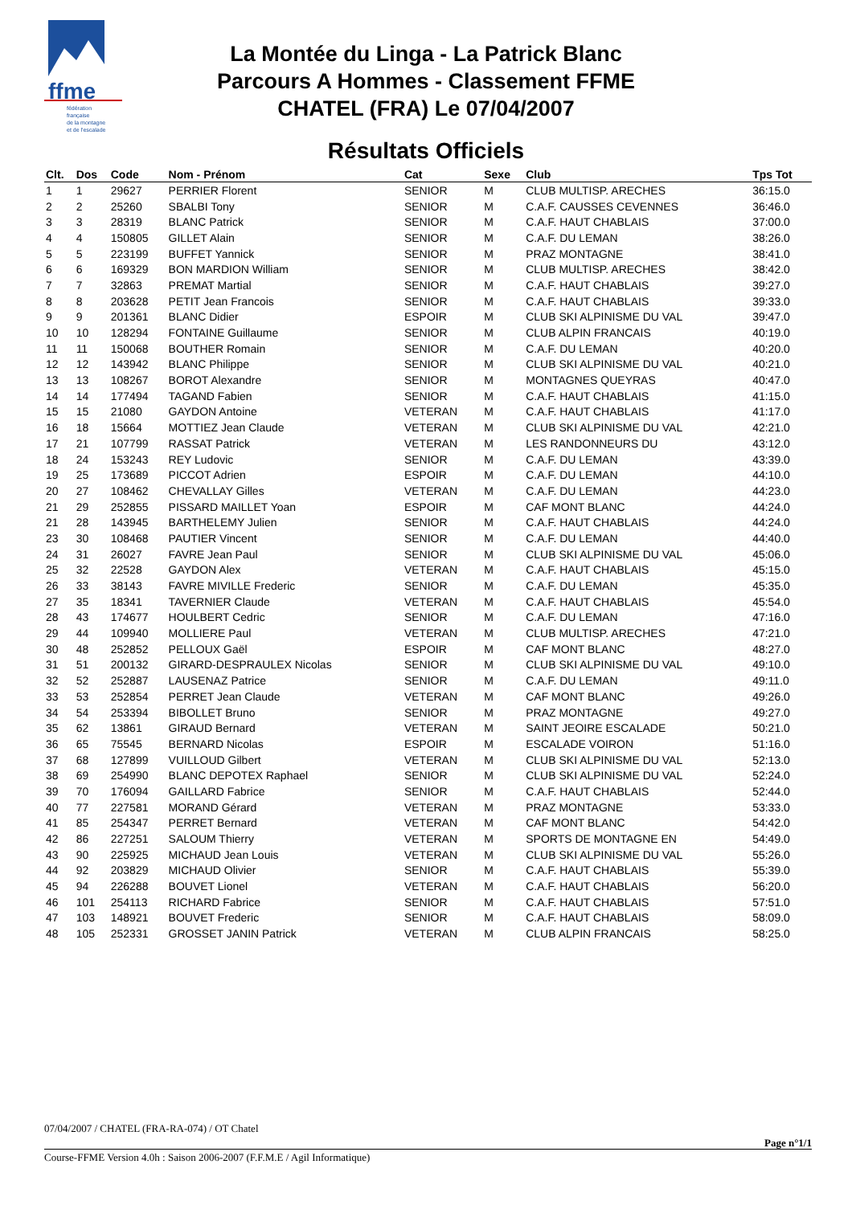ffme
fédération
française
de la montagne
et de l'escalade
La Montée du Linga - La Patrick Blanc
Parcours A Hommes - Classement FFME
CHATEL (FRA) Le 07/04/2007
Résultats Officiels
| Clt. | Dos | Code | Nom - Prénom | Cat | Sexe | Club | Tps Tot |
| --- | --- | --- | --- | --- | --- | --- | --- |
| 1 | 1 | 29627 | PERRIER Florent | SENIOR | M | CLUB MULTISP. ARECHES | 36:15.0 |
| 2 | 2 | 25260 | SBALBI Tony | SENIOR | M | C.A.F. CAUSSES CEVENNES | 36:46.0 |
| 3 | 3 | 28319 | BLANC Patrick | SENIOR | M | C.A.F. HAUT CHABLAIS | 37:00.0 |
| 4 | 4 | 150805 | GILLET Alain | SENIOR | M | C.A.F. DU LEMAN | 38:26.0 |
| 5 | 5 | 223199 | BUFFET Yannick | SENIOR | M | PRAZ MONTAGNE | 38:41.0 |
| 6 | 6 | 169329 | BON MARDION William | SENIOR | M | CLUB MULTISP. ARECHES | 38:42.0 |
| 7 | 7 | 32863 | PREMAT Martial | SENIOR | M | C.A.F. HAUT CHABLAIS | 39:27.0 |
| 8 | 8 | 203628 | PETIT Jean Francois | SENIOR | M | C.A.F. HAUT CHABLAIS | 39:33.0 |
| 9 | 9 | 201361 | BLANC Didier | ESPOIR | M | CLUB SKI ALPINISME DU VAL | 39:47.0 |
| 10 | 10 | 128294 | FONTAINE Guillaume | SENIOR | M | CLUB ALPIN FRANCAIS | 40:19.0 |
| 11 | 11 | 150068 | BOUTHER Romain | SENIOR | M | C.A.F. DU LEMAN | 40:20.0 |
| 12 | 12 | 143942 | BLANC Philippe | SENIOR | M | CLUB SKI ALPINISME DU VAL | 40:21.0 |
| 13 | 13 | 108267 | BOROT Alexandre | SENIOR | M | MONTAGNES QUEYRAS | 40:47.0 |
| 14 | 14 | 177494 | TAGAND Fabien | SENIOR | M | C.A.F. HAUT CHABLAIS | 41:15.0 |
| 15 | 15 | 21080 | GAYDON Antoine | VETERAN | M | C.A.F. HAUT CHABLAIS | 41:17.0 |
| 16 | 18 | 15664 | MOTTIEZ Jean Claude | VETERAN | M | CLUB SKI ALPINISME DU VAL | 42:21.0 |
| 17 | 21 | 107799 | RASSAT Patrick | VETERAN | M | LES RANDONNEURS DU | 43:12.0 |
| 18 | 24 | 153243 | REY Ludovic | SENIOR | M | C.A.F. DU LEMAN | 43:39.0 |
| 19 | 25 | 173689 | PICCOT Adrien | ESPOIR | M | C.A.F. DU LEMAN | 44:10.0 |
| 20 | 27 | 108462 | CHEVALLAY Gilles | VETERAN | M | C.A.F. DU LEMAN | 44:23.0 |
| 21 | 29 | 252855 | PISSARD MAILLET Yoan | ESPOIR | M | CAF MONT BLANC | 44:24.0 |
| 21 | 28 | 143945 | BARTHELEMY Julien | SENIOR | M | C.A.F. HAUT CHABLAIS | 44:24.0 |
| 23 | 30 | 108468 | PAUTIER Vincent | SENIOR | M | C.A.F. DU LEMAN | 44:40.0 |
| 24 | 31 | 26027 | FAVRE Jean Paul | SENIOR | M | CLUB SKI ALPINISME DU VAL | 45:06.0 |
| 25 | 32 | 22528 | GAYDON Alex | VETERAN | M | C.A.F. HAUT CHABLAIS | 45:15.0 |
| 26 | 33 | 38143 | FAVRE MIVILLE Frederic | SENIOR | M | C.A.F. DU LEMAN | 45:35.0 |
| 27 | 35 | 18341 | TAVERNIER Claude | VETERAN | M | C.A.F. HAUT CHABLAIS | 45:54.0 |
| 28 | 43 | 174677 | HOULBERT Cedric | SENIOR | M | C.A.F. DU LEMAN | 47:16.0 |
| 29 | 44 | 109940 | MOLLIERE Paul | VETERAN | M | CLUB MULTISP. ARECHES | 47:21.0 |
| 30 | 48 | 252852 | PELLOUX Gaël | ESPOIR | M | CAF MONT BLANC | 48:27.0 |
| 31 | 51 | 200132 | GIRARD-DESPRAULEX Nicolas | SENIOR | M | CLUB SKI ALPINISME DU VAL | 49:10.0 |
| 32 | 52 | 252887 | LAUSENAZ Patrice | SENIOR | M | C.A.F. DU LEMAN | 49:11.0 |
| 33 | 53 | 252854 | PERRET Jean Claude | VETERAN | M | CAF MONT BLANC | 49:26.0 |
| 34 | 54 | 253394 | BIBOLLET Bruno | SENIOR | M | PRAZ MONTAGNE | 49:27.0 |
| 35 | 62 | 13861 | GIRAUD Bernard | VETERAN | M | SAINT JEOIRE ESCALADE | 50:21.0 |
| 36 | 65 | 75545 | BERNARD Nicolas | ESPOIR | M | ESCALADE VOIRON | 51:16.0 |
| 37 | 68 | 127899 | VUILLOUD Gilbert | VETERAN | M | CLUB SKI ALPINISME DU VAL | 52:13.0 |
| 38 | 69 | 254990 | BLANC DEPOTEX Raphael | SENIOR | M | CLUB SKI ALPINISME DU VAL | 52:24.0 |
| 39 | 70 | 176094 | GAILLARD Fabrice | SENIOR | M | C.A.F. HAUT CHABLAIS | 52:44.0 |
| 40 | 77 | 227581 | MORAND Gérard | VETERAN | M | PRAZ MONTAGNE | 53:33.0 |
| 41 | 85 | 254347 | PERRET Bernard | VETERAN | M | CAF MONT BLANC | 54:42.0 |
| 42 | 86 | 227251 | SALOUM Thierry | VETERAN | M | SPORTS DE MONTAGNE EN | 54:49.0 |
| 43 | 90 | 225925 | MICHAUD Jean Louis | VETERAN | M | CLUB SKI ALPINISME DU VAL | 55:26.0 |
| 44 | 92 | 203829 | MICHAUD Olivier | SENIOR | M | C.A.F. HAUT CHABLAIS | 55:39.0 |
| 45 | 94 | 226288 | BOUVET Lionel | VETERAN | M | C.A.F. HAUT CHABLAIS | 56:20.0 |
| 46 | 101 | 254113 | RICHARD Fabrice | SENIOR | M | C.A.F. HAUT CHABLAIS | 57:51.0 |
| 47 | 103 | 148921 | BOUVET Frederic | SENIOR | M | C.A.F. HAUT CHABLAIS | 58:09.0 |
| 48 | 105 | 252331 | GROSSET JANIN Patrick | VETERAN | M | CLUB ALPIN FRANCAIS | 58:25.0 |
07/04/2007 / CHATEL (FRA-RA-074) / OT Chatel
Page n°1/1
Course-FFME Version 4.0h : Saison 2006-2007 (F.F.M.E / Agil Informatique)